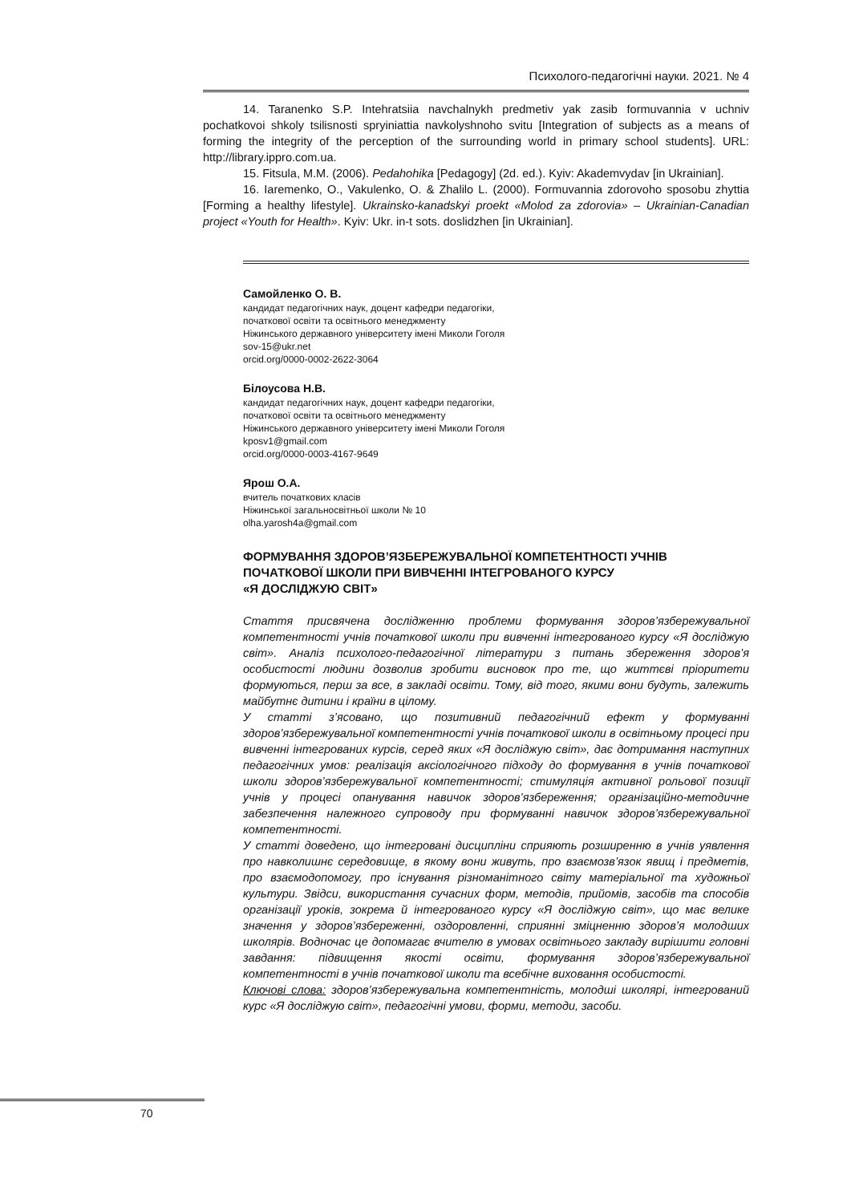Психолого-педагогічні науки. 2021. № 4
14. Taranenko S.P. Intehratsiia navchalnykh predmetiv yak zasib formuvannia v uchniv pochatkovoi shkoly tsilisnosti spryiniattia navkolyshnoho svitu [Integration of subjects as a means of forming the integrity of the perception of the surrounding world in primary school students]. URL: http://library.ippro.com.ua.
15. Fitsula, M.M. (2006). Pedahohika [Pedagogy] (2d. ed.). Kyiv: Akademvydav [in Ukrainian].
16. Iaremenko, O., Vakulenko, O. & Zhalilo L. (2000). Formuvannia zdorovoho sposobu zhyttia [Forming a healthy lifestyle]. Ukrainsko-kanadskyi proekt «Molod za zdorovia» – Ukrainian-Canadian project «Youth for Health». Kyiv: Ukr. in-t sots. doslidzhen [in Ukrainian].
Самойленко О. В.
кандидат педагогічних наук, доцент кафедри педагогіки,
початкової освіти та освітнього менеджменту
Ніжинського державного університету імені Миколи Гоголя
sov-15@ukr.net
orcid.org/0000-0002-2622-3064
Білоусова Н.В.
кандидат педагогічних наук, доцент кафедри педагогіки,
початкової освіти та освітнього менеджменту
Ніжинського державного університету імені Миколи Гоголя
kposv1@gmail.com
orcid.org/0000-0003-4167-9649
Ярош О.А.
вчитель початкових класів
Ніжинської загальносвітньої школи № 10
olha.yarosh4a@gmail.com
ФОРМУВАННЯ ЗДОРОВ’ЯЗБЕРЕЖУВАЛЬНОЇ КОМПЕТЕНТНОСТІ УЧНІВ
ПОЧАТКОВОЇ ШКОЛИ ПРИ ВИВЧЕННІ ІНТЕГРОВАНОГО КУРСУ
«Я ДОСЛІДЖУЮ СВІТ»
Стаття присвячена дослідженню проблеми формування здоров’язбережувальної компетентності учнів початкової школи при вивченні інтегрованого курсу «Я досліджую світ». Аналіз психолого-педагогічної літератури з питань збереження здоров’я особистості людини дозволив зробити висновок про те, що життєві пріоритети формуються, перш за все, в закладі освіти. Тому, від того, якими вони будуть, залежить майбутнє дитини і країни в цілому.
У статті з’ясовано, що позитивний педагогічний ефект у формуванні здоров’язбережувальної компетентності учнів початкової школи в освітньому процесі при вивченні інтегрованих курсів, серед яких «Я досліджую світ», дає дотримання наступних педагогічних умов: реалізація аксіологічного підходу до формування в учнів початкової школи здоров’язбережувальної компетентності; стимуляція активної рольової позиції учнів у процесі опанування навичок здоров’язбереження; організаційно-методичне забезпечення належного супроводу при формуванні навичок здоров’язбережувальної компетентності.
У статті доведено, що інтегровані дисципліни сприяють розширенню в учнів уявлення про навколишнє середовище, в якому вони живуть, про взаємозв’язок явищ і предметів, про взаємодопомогу, про існування різноманітного світу матеріальної та художньої культури. Звідси, використання сучасних форм, методів, прийомів, засобів та способів організації уроків, зокрема й інтегрованого курсу «Я досліджую світ», що має велике значення у здоров’язбереженні, оздоровленні, сприянні зміцненню здоров’я молодших школярів. Водночас це допомагає вчителю в умовах освітнього закладу вирішити головні завдання: підвищення якості освіти, формування здоров’язбережувальної компетентності в учнів початкової школи та всебічне виховання особистості.
Ключові слова: здоров’язбережувальна компетентність, молодші школярі, інтегрований курс «Я досліджую світ», педагогічні умови, форми, методи, засоби.
70